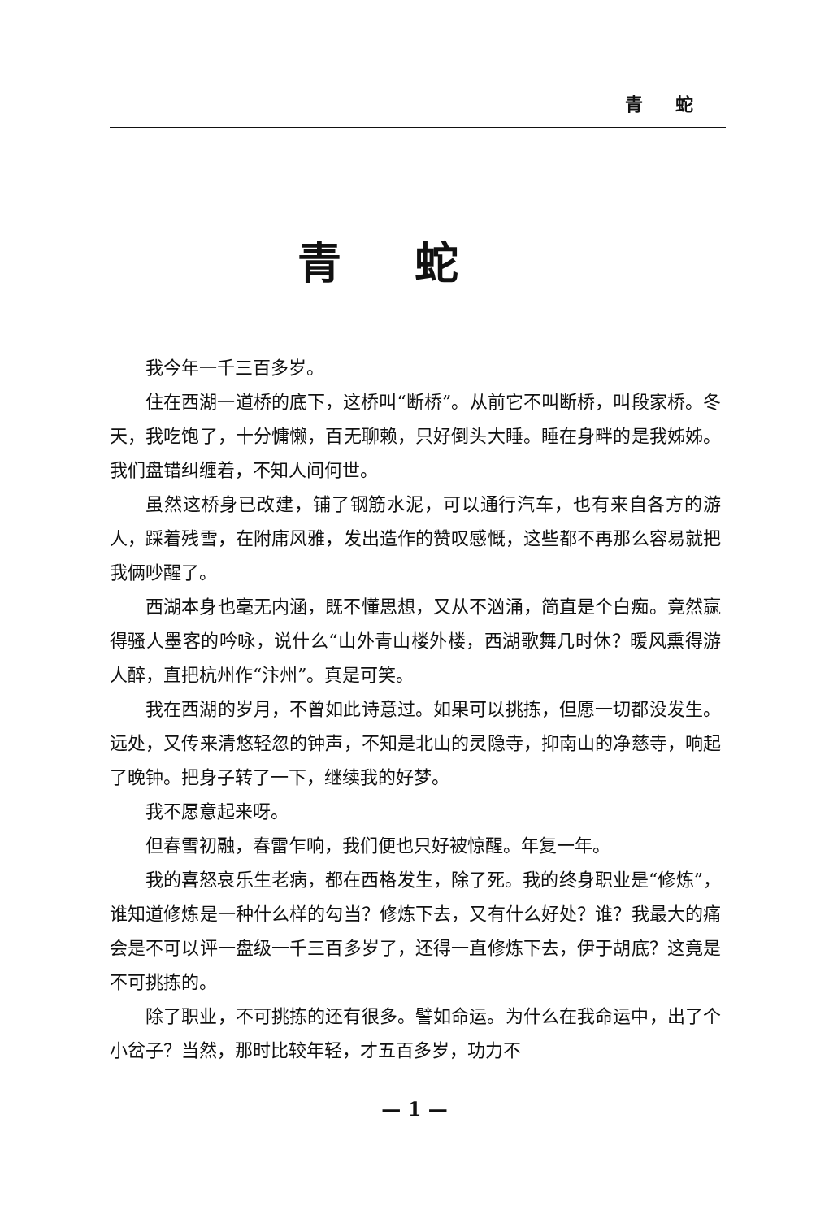青蛇
青蛇
我今年一千三百多岁。
住在西湖一道桥的底下，这桥叫“断桥”。从前它不叫断桥，叫段家桥。冬天，我吃饱了，十分慵懒，百无聊赖，只好倒头大睡。睡在身畔的是我姊姊。我们盘错纠缠着，不知人间何世。
虽然这桥身已改建，铺了钢筋水泥，可以通行汽车，也有来自各方的游人，踩着残雪，在附庸风雅，发出造作的赞叹感慨，这些都不再那么容易就把我俩吵醒了。
西湖本身也毫无内涵，既不懂思想，又从不汹涌，简直是个白痴。竟然赢得骚人墨客的吟咏，说什么“山外青山楼外楼，西湖歌舞几时休？暖风熏得游人醉，直把杭州作“汴州”。真是可笑。
我在西湖的岁月，不曾如此诗意过。如果可以挑拣，但愿一切都没发生。远处，又传来清悠轻忽的钟声，不知是北山的灵隐寺，抑南山的净慈寺，响起了晚钟。把身子转了一下，继续我的好梦。
我不愿意起来呀。
但春雪初融，春雷乍响，我们便也只好被惊醒。年复一年。
我的喜怒哀乐生老病，都在西格发生，除了死。我的终身职业是“修炼”，谁知道修炼是一种什么样的勾当？修炼下去，又有什么好处？谁？我最大的痛会是不可以评一盘级一千三百多岁了，还得一直修炼下去，伊于胡底？这竟是不可挑拣的。
除了职业，不可挑拣的还有很多。譬如命运。为什么在我命运中，出了个小岔子？当然，那时比较年轻，才五百多岁，功力不
— 1 —